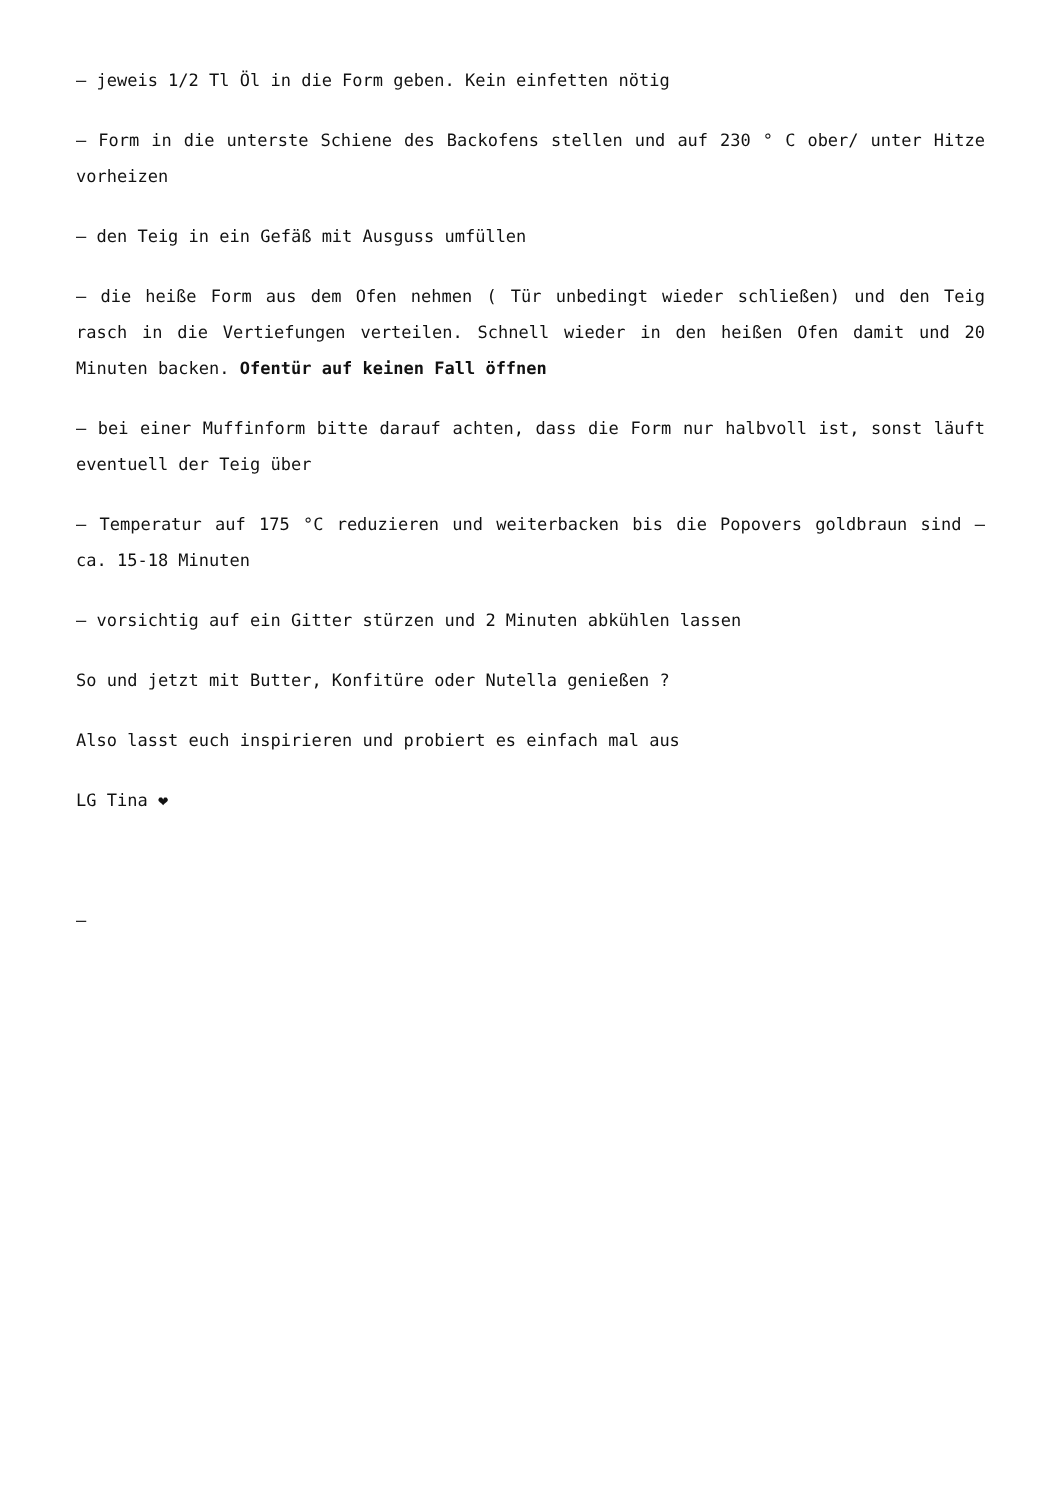– jeweis 1/2 Tl Öl in die Form geben. Kein einfetten nötig
– Form in die unterste Schiene des Backofens stellen und auf 230 ° C ober/ unter Hitze vorheizen
– den Teig in ein Gefäß mit Ausguss umfüllen
– die heiße Form aus dem Ofen nehmen ( Tür unbedingt wieder schließen) und den Teig rasch in die Vertiefungen verteilen. Schnell wieder in den heißen Ofen damit und 20 Minuten backen. Ofentür auf keinen Fall öffnen
– bei einer Muffinform bitte darauf achten, dass die Form nur halbvoll ist, sonst läuft eventuell der Teig über
– Temperatur auf 175 °C reduzieren und weiterbacken bis die Popovers goldbraun sind – ca. 15-18 Minuten
– vorsichtig auf ein Gitter stürzen und 2 Minuten abkühlen lassen
So und jetzt mit Butter, Konfitüre oder Nutella genießen ?
Also lasst euch inspirieren und probiert es einfach mal aus
LG Tina ❤
–